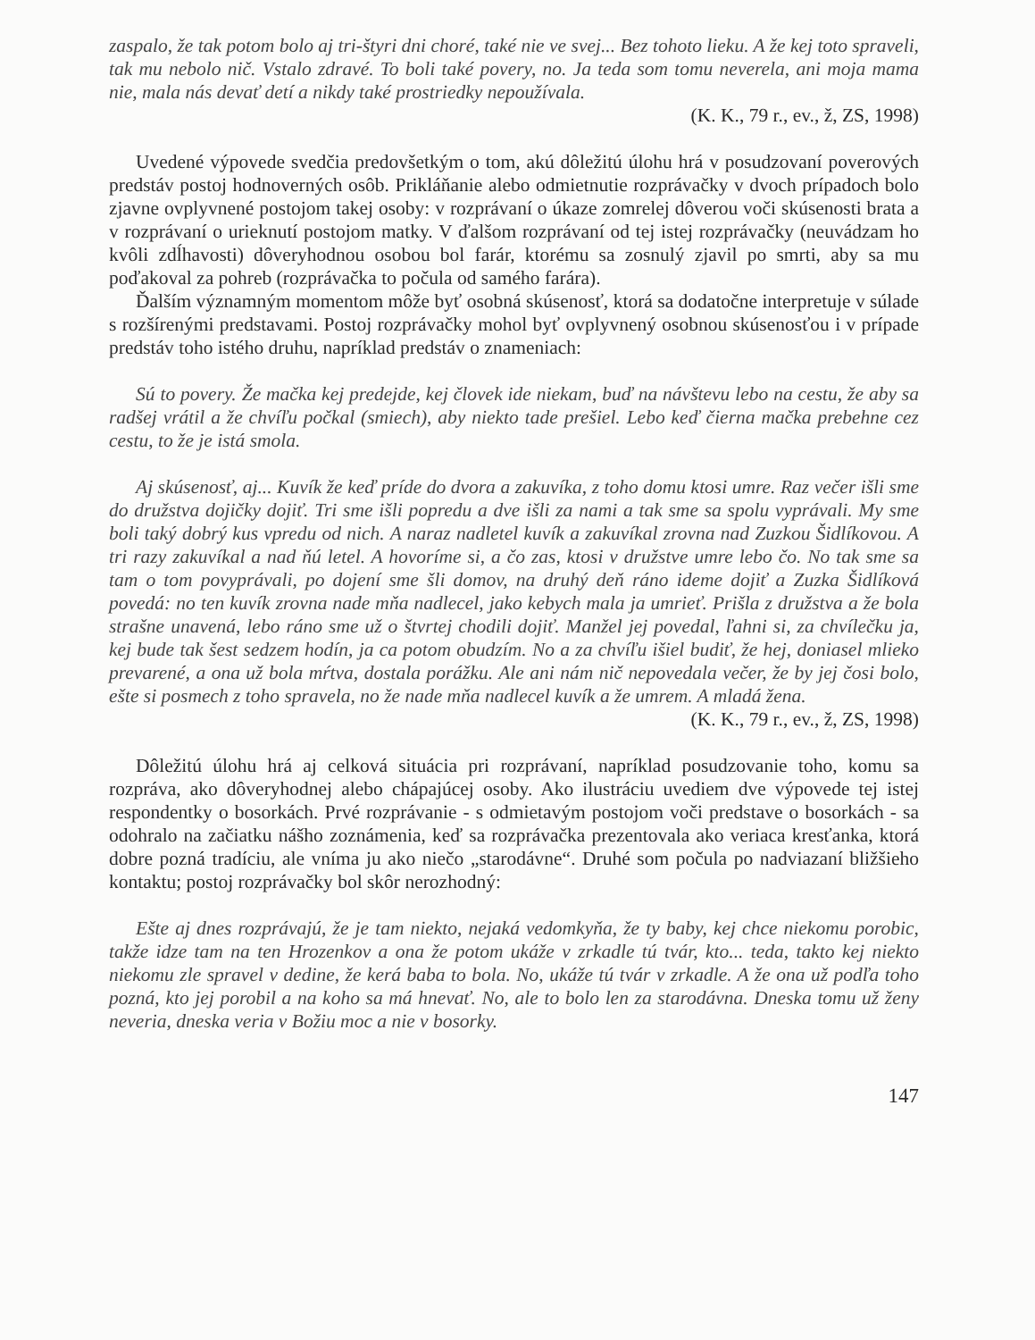zaspalo, že tak potom bolo aj tri-štyri dni choré, také nie ve svej... Bez tohoto lieku. A že kej toto spraveli, tak mu nebolo nič. Vstalo zdravé. To boli také povery, no. Ja teda som tomu neverela, ani moja mama nie, mala nás devať detí a nikdy také prostriedky nepoužívala.
(K. K., 79 r., ev., ž, ZS, 1998)
Uvedené výpovede svedčia predovšetkým o tom, akú dôležitú úlohu hrá v posudzovaní poverových predstáv postoj hodnoverných osôb. Prikláňanie alebo odmietnutie rozprávačky v dvoch prípadoch bolo zjavne ovplyvnené postojom takej osoby: v rozprávaní o úkaze zomrelej dôverou voči skúsenosti brata a v rozprávaní o urieknutí postojom matky. V ďalšom rozprávaní od tej istej rozprávačky (neuvádzam ho kvôli zdĺhavosti) dôveryhodnou osobou bol farár, ktorému sa zosnulý zjavil po smrti, aby sa mu poďakoval za pohreb (rozprávačka to počula od samého farára).
Ďalším významným momentom môže byť osobná skúsenosť, ktorá sa dodatočne interpretuje v súlade s rozšírenými predstavami. Postoj rozprávačky mohol byť ovplyvnený osobnou skúsenosťou i v prípade predstáv toho istého druhu, napríklad predstáv o znameniach:
Sú to povery. Že mačka kej predejde, kej človek ide niekam, buď na návštevu lebo na cestu, že aby sa radšej vrátil a že chvíľu počkal (smiech), aby niekto tade prešiel. Lebo keď čierna mačka prebehne cez cestu, to že je istá smola.
Aj skúsenosť, aj... Kuvík že keď príde do dvora a zakuvíka, z toho domu ktosi umre. Raz večer išli sme do družstva dojičky dojiť. Tri sme išli popredu a dve išli za nami a tak sme sa spolu vyprávali. My sme boli taký dobrý kus vpredu od nich. A naraz nadletel kuvík a zakuvíkal zrovna nad Zuzkou Šidlíkovou. A tri razy zakuvíkal a nad ňú letel. A hovoríme si, a čo zas, ktosi v družstve umre lebo čo. No tak sme sa tam o tom povyprávali, po dojení sme šli domov, na druhý deň ráno ideme dojiť a Zuzka Šidlíková povedá: no ten kuvík zrovna nade mňa nadlecel, jako kebych mala ja umrieť. Prišla z družstva a že bola strašne unavená, lebo ráno sme už o štvrtej chodili dojiť. Manžel jej povedal, ľahni si, za chvílečku ja, kej bude tak šest sedzem hodín, ja ca potom obudzím. No a za chvíľu išiel budiť, že hej, doniasel mlieko prevarené, a ona už bola mŕtva, dostala porážku. Ale ani nám nič nepovedala večer, že by jej čosi bolo, ešte si posmech z toho spravela, no že nade mňa nadlecel kuvík a že umrem. A mladá žena.
(K. K., 79 r., ev., ž, ZS, 1998)
Dôležitú úlohu hrá aj celková situácia pri rozprávaní, napríklad posudzovanie toho, komu sa rozpráva, ako dôveryhodnej alebo chápajúcej osoby. Ako ilustráciu uvediem dve výpovede tej istej respondentky o bosorkách. Prvé rozprávanie - s odmietavým postojom voči predstave o bosorkách - sa odohralo na začiatku nášho zoznámenia, keď sa rozprávačka prezentovala ako veriaca kresťanka, ktorá dobre pozná tradíciu, ale vníma ju ako niečo „starodávne“. Druhé som počula po nadviazaní bližšieho kontaktu; postoj rozprávačky bol skôr nerozhodný:
Ešte aj dnes rozprávajú, že je tam niekto, nejaká vedomkyňa, že ty baby, kej chce niekomu porobic, takže idze tam na ten Hrozenkov a ona že potom ukáže v zrkadle tú tvár, kto... teda, takto kej niekto niekomu zle spravel v dedine, že kerá baba to bola. No, ukáže tú tvár v zrkadle. A že ona už podľa toho pozná, kto jej porobil a na koho sa má hnevať. No, ale to bolo len za starodávna. Dneska tomu už ženy neveria, dneska veria v Božiu moc a nie v bosorky.
147